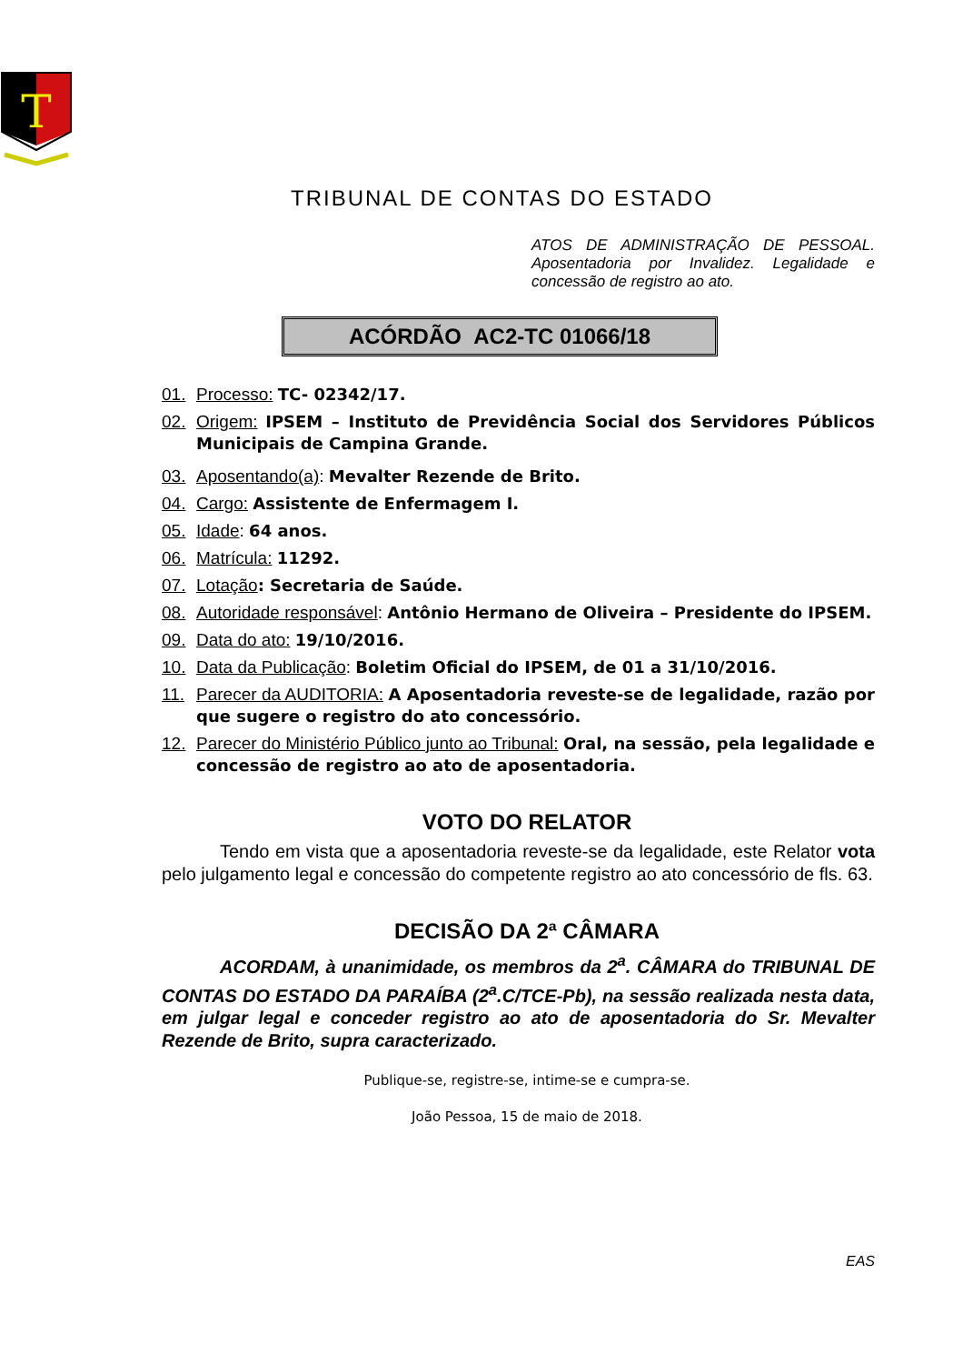T
TRIBUNAL DE CONTAS DO ESTADO
ATOS DE ADMINISTRAÇÃO DE PESSOAL. Aposentadoria por Invalidez. Legalidade e concessão de registro ao ato.
ACÓRDÃO AC2-TC 01066/18
01. Processo: TC- 02342/17.
02. Origem: IPSEM – Instituto de Previdência Social dos Servidores Públicos Municipais de Campina Grande.
03. Aposentando(a): Mevalter Rezende de Brito.
04. Cargo: Assistente de Enfermagem I.
05. Idade: 64 anos.
06. Matrícula: 11292.
07. Lotação: Secretaria de Saúde.
08. Autoridade responsável: Antônio Hermano de Oliveira – Presidente do IPSEM.
09. Data do ato: 19/10/2016.
10. Data da Publicação: Boletim Oficial do IPSEM, de 01 a 31/10/2016.
11. Parecer da AUDITORIA: A Aposentadoria reveste-se de legalidade, razão por que sugere o registro do ato concessório.
12. Parecer do Ministério Público junto ao Tribunal: Oral, na sessão, pela legalidade e concessão de registro ao ato de aposentadoria.
VOTO DO RELATOR
Tendo em vista que a aposentadoria reveste-se da legalidade, este Relator vota pelo julgamento legal e concessão do competente registro ao ato concessório de fls. 63.
DECISÃO DA 2ª CÂMARA
ACORDAM, à unanimidade, os membros da 2<sup>a</sup>. CÂMARA do TRIBUNAL DE CONTAS DO ESTADO DA PARAÍBA (2<sup>a</sup>.C/TCE-Pb), na sessão realizada nesta data, em julgar legal e conceder registro ao ato de aposentadoria do Sr. Mevalter Rezende de Brito, supra caracterizado.
Publique-se, registre-se, intime-se e cumpra-se.
João Pessoa, 15 de maio de 2018.
EAS